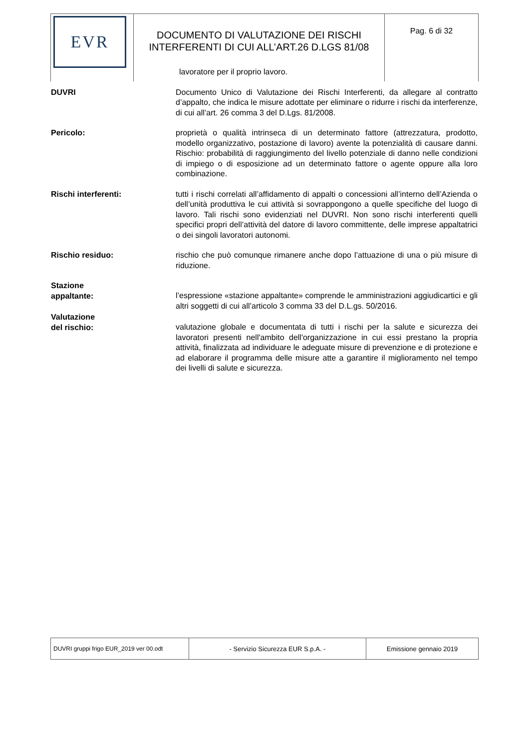| EVR | DOCUMENTO DI VALUTAZIONE DEI RISCHI INTERFERENTI DI CUI ALL’ART.26 D.LGS 81/08 | Pag. 6 di 32 |
lavoratore per il proprio lavoro.
DUVRI Documento Unico di Valutazione dei Rischi Interferenti, da allegare al contratto d’appalto, che indica le misure adottate per eliminare o ridurre i rischi da interferenze, di cui all’art. 26 comma 3 del D.Lgs. 81/2008.
Pericolo: proprietà o qualità intrinseca di un determinato fattore (attrezzatura, prodotto, modello organizzativo, postazione di lavoro) avente la potenzialità di causare danni. Rischio: probabilità di raggiungimento del livello potenziale di danno nelle condizioni di impiego o di esposizione ad un determinato fattore o agente oppure alla loro combinazione.
Rischi interferenti: tutti i rischi correlati all’affidamento di appalti o concessioni all’interno dell’Azienda o dell’unità produttiva le cui attività si sovrappongono a quelle specifiche del luogo di lavoro. Tali rischi sono evidenziati nel DUVRI. Non sono rischi interferenti quelli specifici propri dell’attività del datore di lavoro committente, delle imprese appaltatrici o dei singoli lavoratori autonomi.
Rischio residuo: rischio che può comunque rimanere anche dopo l’attuazione di una o più misure di riduzione.
Stazione
appaltante:
l’espressione «stazione appaltante» comprende le amministrazioni aggiudicartici e gli altri soggetti di cui all’articolo 3 comma 33 del D.L.gs. 50/2016.
Valutazione
del rischio:
valutazione globale e documentata di tutti i rischi per la salute e sicurezza dei lavoratori presenti nell'ambito dell'organizzazione in cui essi prestano la propria attività, finalizzata ad individuare le adeguate misure di prevenzione e di protezione e ad elaborare il programma delle misure atte a garantire il miglioramento nel tempo dei livelli di salute e sicurezza.
| DUVRI gruppi frigo EUR_2019 ver 00.odt | - Servizio Sicurezza EUR S.p.A. - | Emissione gennaio 2019 |